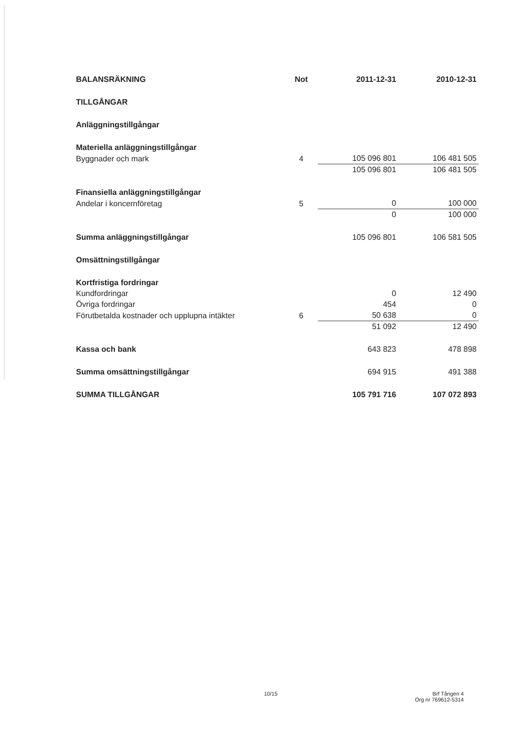| BALANSRÄKNING | Not | 2011-12-31 | 2010-12-31 |
| TILLGÅNGAR | | | |
| Anläggningstillgångar | | | |
| Materiella anläggningstillgångar | | | |
| Byggnader och mark | 4 | 105 096 801 | 106 481 505 |
| | | 105 096 801 | 106 481 505 |
| Finansiella anläggningstillgångar | | | |
| Andelar i koncernföretag | 5 | 0 | 100 000 |
| | | 0 | 100 000 |
| Summa anläggningstillgångar | | 105 096 801 | 106 581 505 |
| Omsättningstillgångar | | | |
| Kortfristiga fordringar | | | |
| Kundfordringar | | 0 | 12 490 |
| Övriga fordringar | | 454 | 0 |
| Förutbetalda kostnader och upplupna intäkter | 6 | 50 638 | 0 |
| | | 51 092 | 12 490 |
| Kassa och bank | | 643 823 | 478 898 |
| Summa omsättningstillgångar | | 694 915 | 491 388 |
| SUMMA TILLGÅNGAR | | 105 791 716 | 107 072 893 |
10/15
Brf Tången 4
Org nr 769612-5314